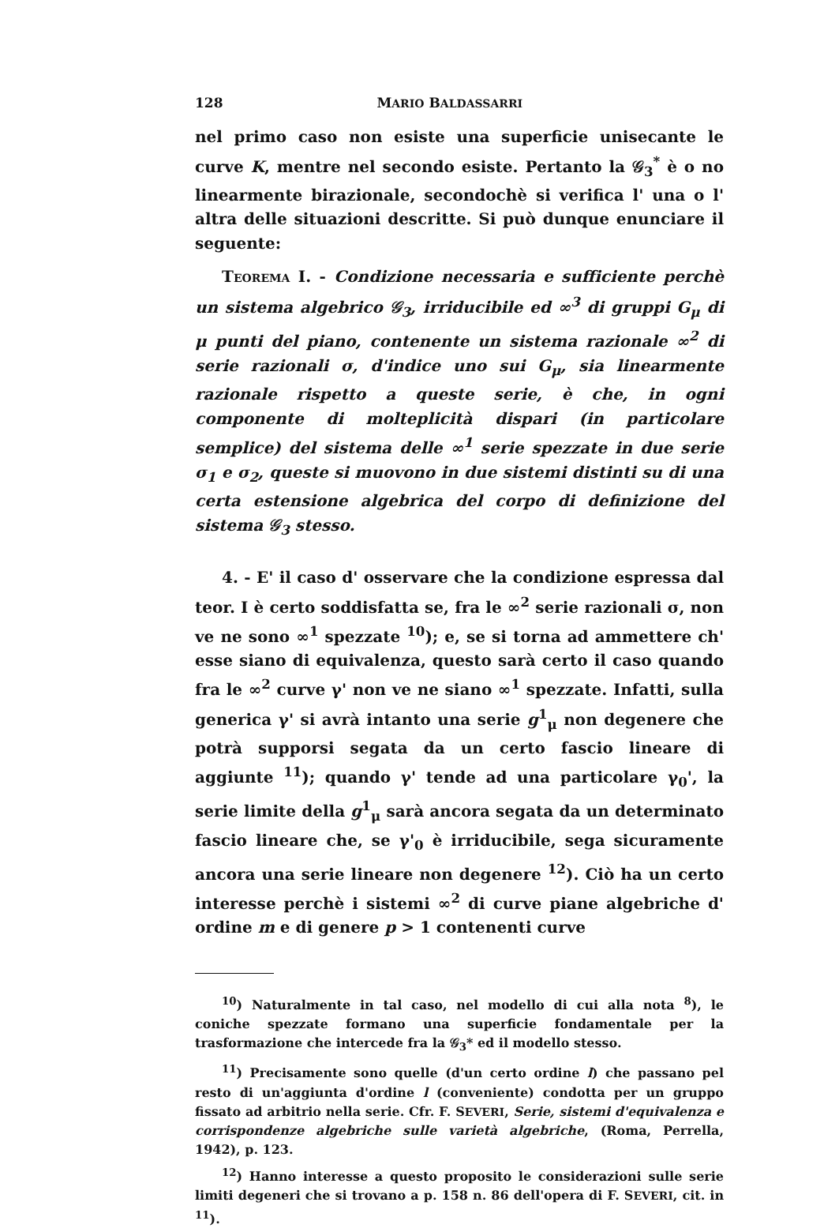128 MARIO BALDASSARRI
nel primo caso non esiste una superficie unisecante le curve K, mentre nel secondo esiste. Pertanto la 𝒢<sub>3</sub><sup>*</sup> è o no linearmente birazionale, secondochè si verifica l' una o l' altra delle situazioni descritte. Si può dunque enunciare il seguente:
TEOREMA I. - Condizione necessaria e sufficiente perchè un sistema algebrico 𝒢<sub>3</sub>, irriducibile ed ∞<sup>3</sup> di gruppi G<sub>μ</sub> di μ punti del piano, contenente un sistema razionale ∞<sup>2</sup> di serie razionali σ, d'indice uno sui G<sub>μ</sub>, sia linearmente razionale rispetto a queste serie, è che, in ogni componente di molteplicità dispari (in particolare semplice) del sistema delle ∞<sup>1</sup> serie spezzate in due serie σ<sub>1</sub> e σ<sub>2</sub>, queste si muovono in due sistemi distinti su di una certa estensione algebrica del corpo di definizione del sistema 𝒢<sub>3</sub> stesso.
4. - E' il caso d' osservare che la condizione espressa dal teor. I è certo soddisfatta se, fra le ∞<sup>2</sup> serie razionali σ, non ve ne sono ∞<sup>1</sup> spezzate <sup>10</sup>); e, se si torna ad ammettere ch' esse siano di equivalenza, questo sarà certo il caso quando fra le ∞<sup>2</sup> curve γ' non ve ne siano ∞<sup>1</sup> spezzate. Infatti, sulla generica γ' si avrà intanto una serie g<sup>1</sup><sub>μ</sub> non degenere che potrà supporsi segata da un certo fascio lineare di aggiunte <sup>11</sup>); quando γ' tende ad una particolare γ<sub>0</sub>', la serie limite della g<sup>1</sup><sub>μ</sub> sarà ancora segata da un determinato fascio lineare che, se γ'<sub>0</sub> è irriducibile, sega sicuramente ancora una serie lineare non degenere <sup>12</sup>). Ciò ha un certo interesse perchè i sistemi ∞<sup>2</sup> di curve piane algebriche d' ordine m e di genere p > 1 contenenti curve
<sup>10</sup>) Naturalmente in tal caso, nel modello di cui alla nota <sup>8</sup>), le coniche spezzate formano una superficie fondamentale per la trasformazione che intercede fra la 𝒢<sub>3</sub>* ed il modello stesso.
<sup>11</sup>) Precisamente sono quelle (d'un certo ordine l) che passano pel resto di un'aggiunta d'ordine l (conveniente) condotta per un gruppo fissato ad arbitrio nella serie. Cfr. F. SEVERI, Serie, sistemi d'equivalenza e corrispondenze algebriche sulle varietà algebriche, (Roma, Perrella, 1942), p. 123.
<sup>12</sup>) Hanno interesse a questo proposito le considerazioni sulle serie limiti degeneri che si trovano a p. 158 n. 86 dell'opera di F. SEVERI, cit. in <sup>11</sup>).